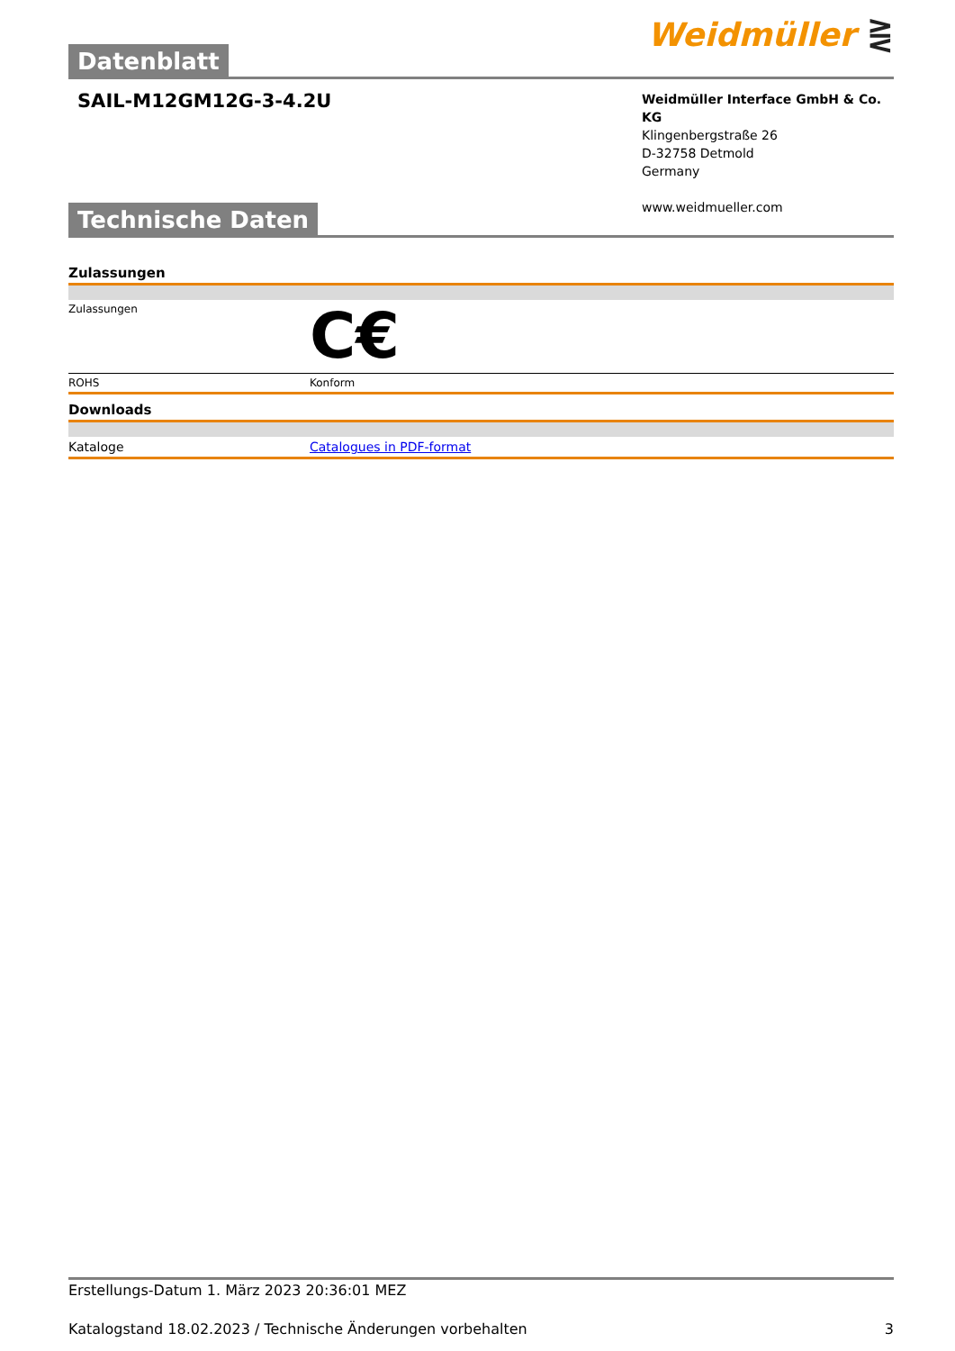Datenblatt
Weidmüller ⋛
SAIL-M12GM12G-3-4.2U
Weidmüller Interface GmbH & Co. KG
Klingenbergstraße 26
D-32758 Detmold
Germany
www.weidmueller.com
Technische Daten
Zulassungen
| Zulassungen | C€ |
| ROHS | Konform |
Downloads
| Kataloge | Catalogues in PDF-format |
Erstellungs-Datum 1. März 2023 20:36:01 MEZ
Katalogstand 18.02.2023 / Technische Änderungen vorbehalten 3